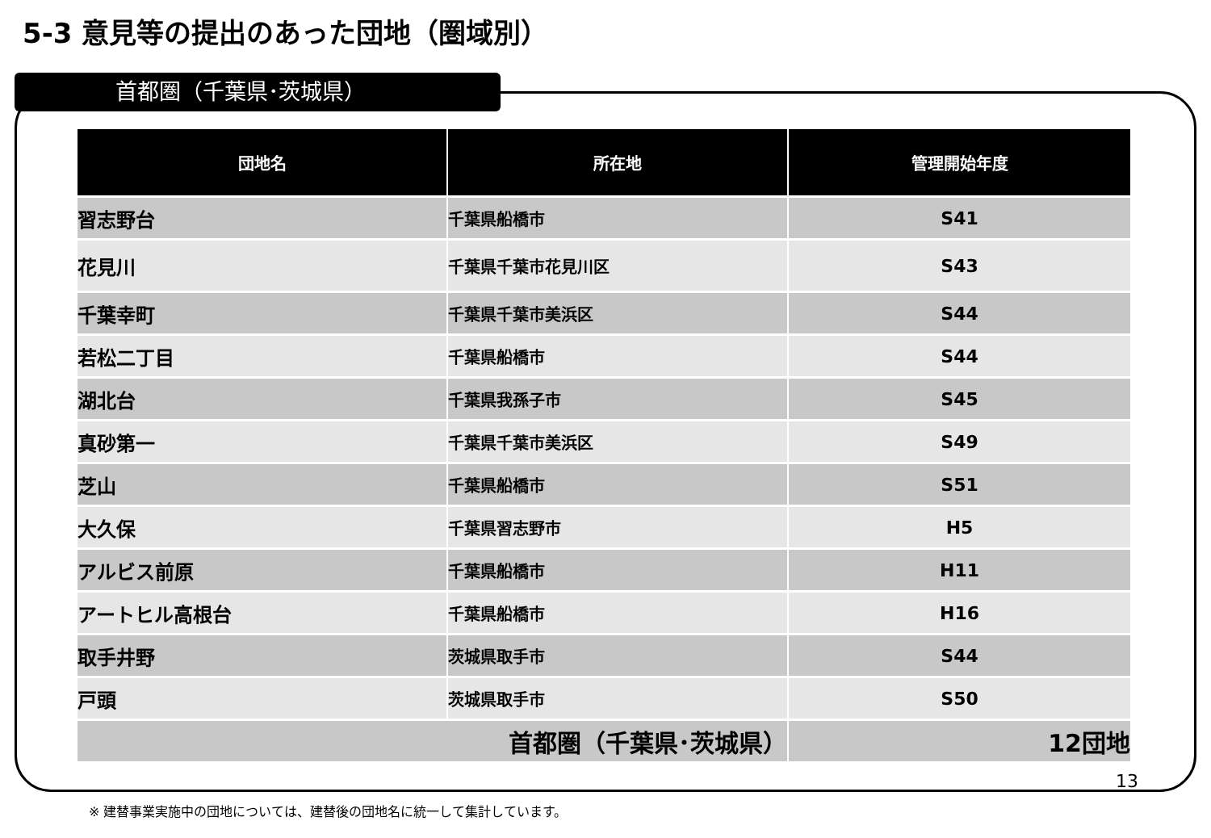5-3 意見等の提出のあった団地（圏域別）
首都圏（千葉県･茨城県）
| 団地名 | 所在地 | 管理開始年度 |
| --- | --- | --- |
| 習志野台 | 千葉県船橋市 | S41 |
| 花見川 | 千葉県千葉市花見川区 | S43 |
| 千葉幸町 | 千葉県千葉市美浜区 | S44 |
| 若松二丁目 | 千葉県船橋市 | S44 |
| 湖北台 | 千葉県我孫子市 | S45 |
| 真砂第一 | 千葉県千葉市美浜区 | S49 |
| 芝山 | 千葉県船橋市 | S51 |
| 大久保 | 千葉県習志野市 | H5 |
| アルビス前原 | 千葉県船橋市 | H11 |
| アートヒル高根台 | 千葉県船橋市 | H16 |
| 取手井野 | 茨城県取手市 | S44 |
| 戸頭 | 茨城県取手市 | S50 |
| 首都圏（千葉県･茨城県） | | 12団地 |
13
※ 建替事業実施中の団地については、建替後の団地名に統一して集計しています。